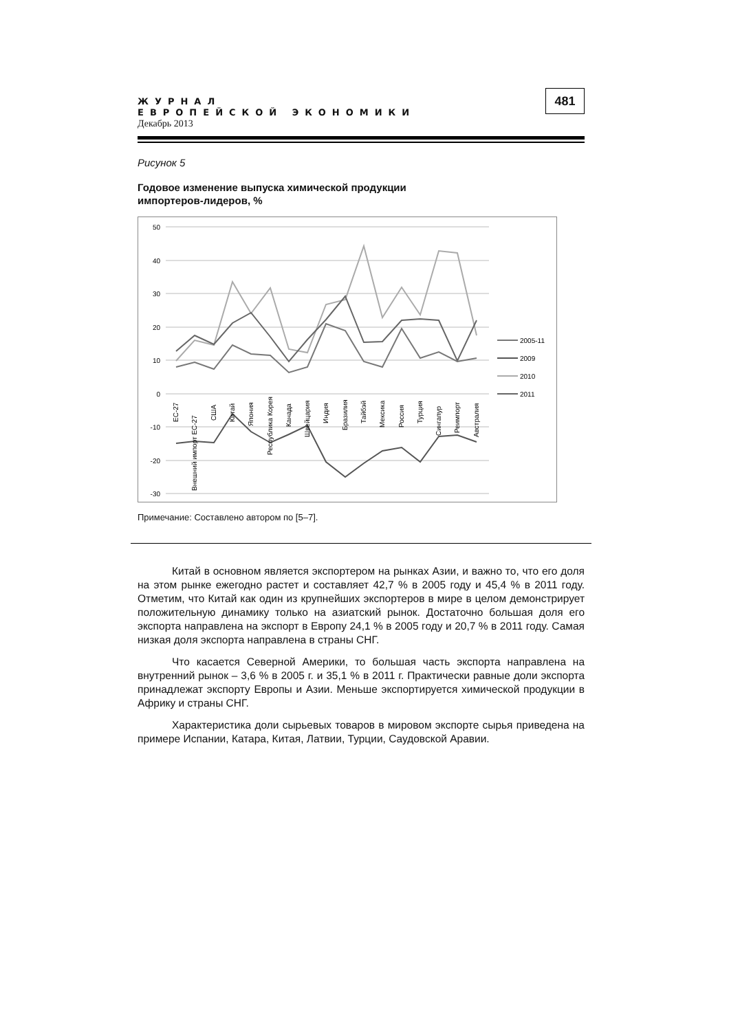ЖУРНАЛ
ЕВРОПЕЙСКОЙ ЭКОНОМИКИ
Декабрь 2013
481
Рисунок 5
Годовое изменение выпуска химической продукции
импортеров-лидеров, %
50
40
30
20
10
0
-10
-20
-30
ЕС-27
Внешний импорт ЕС-27
США
Китай
Япония
Республика Корея
Канада
Швейцария
Индия
Бразилия
Тайбэй
Мексика
Россия
Турция
Сингапур
Реимпорт
Австралия
2005-11
2009
2010
2011
Примечание: Составлено автором по [5–7].
Китай в основном является экспортером на рынках Азии, и важно то, что его доля на этом рынке ежегодно растет и составляет 42,7 % в 2005 году и 45,4 % в 2011 году. Отметим, что Китай как один из крупнейших экспортеров в мире в целом демонстрирует положительную динамику только на азиатский рынок. Достаточно большая доля его экспорта направлена на экспорт в Европу 24,1 % в 2005 году и 20,7 % в 2011 году. Самая низкая доля экспорта направлена в страны СНГ.
Что касается Северной Америки, то большая часть экспорта направлена на внутренний рынок – 3,6 % в 2005 г. и 35,1 % в 2011 г. Практически равные доли экспорта принадлежат экспорту Европы и Азии. Меньше экспортируется химической продукции в Африку и страны СНГ.
Характеристика доли сырьевых товаров в мировом экспорте сырья приведена на примере Испании, Катара, Китая, Латвии, Турции, Саудовской Аравии.